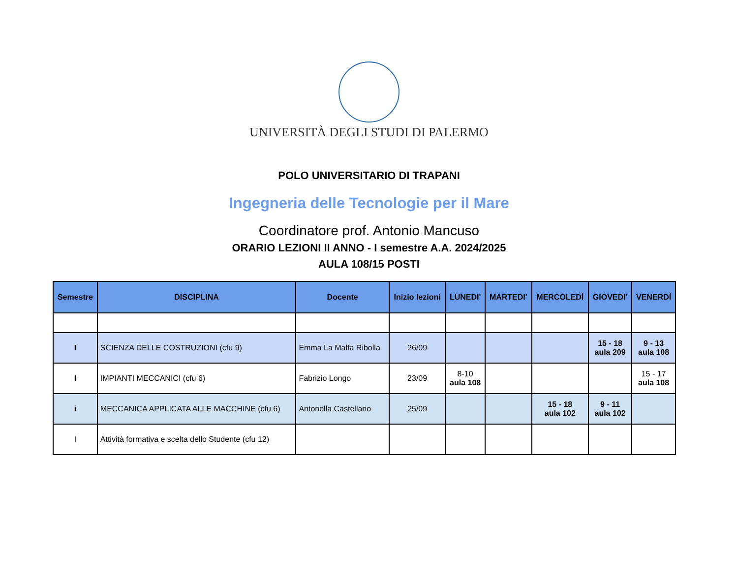UNIVERSITÀ DEGLI STUDI DI PALERMO
POLO UNIVERSITARIO DI TRAPANI
Ingegneria delle Tecnologie per il Mare
Coordinatore prof. Antonio Mancuso
ORARIO LEZIONI II ANNO - I semestre A.A. 2024/2025
AULA 108/15 POSTI
| Semestre | DISCIPLINA | Docente | Inizio lezioni | LUNEDI' | MARTEDI' | MERCOLEDÌ | GIOVEDI' | VENERDÌ |
| --- | --- | --- | --- | --- | --- | --- | --- | --- |
| I | SCIENZA DELLE COSTRUZIONI (cfu 9) | Emma La Malfa Ribolla | 26/09 | | | | 15 - 18 aula 209 | 9 - 13 aula 108 |
| I | IMPIANTI MECCANICI (cfu 6) | Fabrizio Longo | 23/09 | 8-10 aula 108 | | | | 15 - 17 aula 108 |
| i | MECCANICA APPLICATA ALLE MACCHINE (cfu 6) | Antonella Castellano | 25/09 | | | 15 - 18 aula 102 | 9 - 11 aula 102 | |
| I | Attività formativa e scelta dello Studente (cfu 12) | | | | | | | |